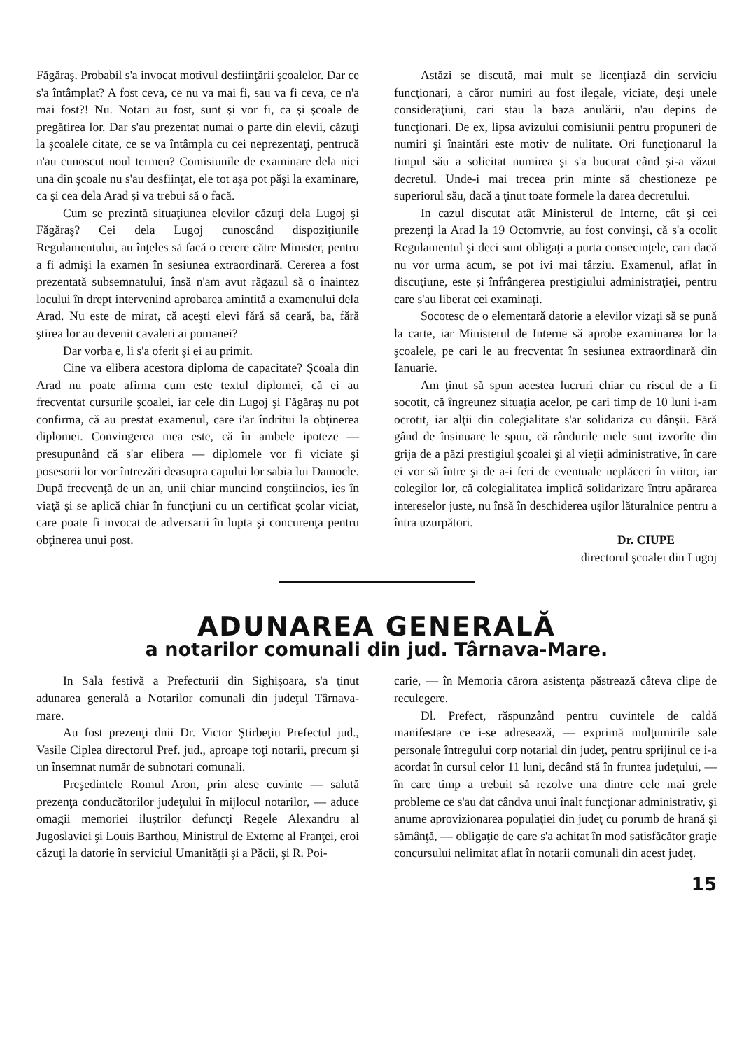Făgăraş. Probabil s'a invocat motivul desfiinţării şcoalelor. Dar ce s'a întâmplat? A fost ceva, ce nu va mai fi, sau va fi ceva, ce n'a mai fost?! Nu. Notari au fost, sunt şi vor fi, ca şi şcoale de pregătirea lor. Dar s'au prezentat numai o parte din elevii, căzuţi la şcoalele citate, ce se va întâmpla cu cei neprezentaţi, pentrucă n'au cunoscut noul termen? Comisiunile de examinare dela nici una din şcoale nu s'au desfiinţat, ele tot aşa pot păşi la examinare, ca şi cea dela Arad şi va trebui să o facă.
Cum se prezintă situaţiunea elevilor căzuţi dela Lugoj şi Făgăraş? Cei dela Lugoj cunoscând dispoziţiunile Regulamentului, au înţeles să facă o cerere către Minister, pentru a fi admişi la examen în sesiunea extraordinară. Cererea a fost prezentată subsemnatului, însă n'am avut răgazul să o înaintez locului în drept intervenind aprobarea amintită a examenului dela Arad. Nu este de mirat, că aceşti elevi fără să ceară, ba, fără ştirea lor au devenit cavaleri ai pomanei?
Dar vorba e, li s'a oferit şi ei au primit.
Cine va elibera acestora diploma de capacitate? Şcoala din Arad nu poate afirma cum este textul diplomei, că ei au frecventat cursurile şcoalei, iar cele din Lugoj şi Făgăraş nu pot confirma, că au prestat examenul, care i'ar îndritui la obţinerea diplomei. Convingerea mea este, că în ambele ipoteze — presupunând că s'ar elibera — diplomele vor fi viciate şi posesorii lor vor întrezări deasupra capului lor sabia lui Damocle. După frecvenţă de un an, unii chiar muncind conştiincios, ies în viaţă şi se aplică chiar în funcţiuni cu un certificat şcolar viciat, care poate fi invocat de adversarii în lupta şi concurenţa pentru obţinerea unui post.
Astăzi se discută, mai mult se licenţiază din serviciu funcţionari, a căror numiri au fost ilegale, viciate, deşi unele consideraţiuni, cari stau la baza anulării, n'au depins de funcţionari. De ex, lipsa avizului comisiunii pentru propuneri de numiri şi înaintări este motiv de nulitate. Ori funcţionarul la timpul său a solicitat numirea şi s'a bucurat când şi-a văzut decretul. Unde-i mai trecea prin minte să chestioneze pe superiorul său, dacă a ţinut toate formele la darea decretului.
In cazul discutat atât Ministerul de Interne, cât şi cei prezenţi la Arad la 19 Octomvrie, au fost convinşi, că s'a ocolit Regulamentul şi deci sunt obligaţi a purta consecinţele, cari dacă nu vor urma acum, se pot ivi mai târziu. Examenul, aflat în discuţiune, este şi înfrângerea prestigiului administraţiei, pentru care s'au liberat cei examinaţi.
Socotesc de o elementară datorie a elevilor vizaţi să se pună la carte, iar Ministerul de Interne să aprobe examinarea lor la şcoalele, pe cari le au frecventat în sesiunea extraordinară din Ianuarie.
Am ţinut să spun acestea lucruri chiar cu riscul de a fi socotit, că îngreunez situaţia acelor, pe cari timp de 10 luni i-am ocrotit, iar alţii din colegialitate s'ar solidariza cu dânşii. Fără gând de însinuare le spun, că rândurile mele sunt izvorîte din grija de a păzi prestigiul şcoalei şi al vieţii administrative, în care ei vor să între şi de a-i feri de eventuale neplăceri în viitor, iar colegilor lor, că colegialitatea implică solidarizare întru apărarea intereselor juste, nu însă în deschiderea uşilor lăturalnice pentru a întra uzurpători.
Dr. CIUPE
directorul şcoalei din Lugoj
ADUNAREA GENERALĂ
a notarilor comunali din jud. Târnava-Mare.
In Sala festivă a Prefecturii din Sighişoara, s'a ţinut adunarea generală a Notarilor comunali din judeţul Târnava-mare.
Au fost prezenţi dnii Dr. Victor Ştirbeţiu Prefectul jud., Vasile Ciplea directorul Pref. jud., aproape toţi notarii, precum şi un însemnat număr de subnotari comunali.
Preşedintele Romul Aron, prin alese cuvinte — salută prezenţa conducătorilor judeţului în mijlocul notarilor, — aduce omagii memoriei iluştrilor defuncţi Regele Alexandru al Jugoslaviei şi Louis Barthou, Ministrul de Externe al Franţei, eroi căzuţi la datorie în serviciul Umanităţii şi a Păcii, şi R. Poi-
carie, — în Memoria cărora asistenţa păstrează câteva clipe de reculegere.
Dl. Prefect, răspunzând pentru cuvintele de caldă manifestare ce i-se adresează, — exprimă mulţumirile sale personale întregului corp notarial din judeţ, pentru sprijinul ce i-a acordat în cursul celor 11 luni, decând stă în fruntea judeţului, — în care timp a trebuit să rezolve una dintre cele mai grele probleme ce s'au dat cândva unui înalt funcţionar administrativ, şi anume aprovizionarea populaţiei din judeţ cu porumb de hrană şi sămânţă, — obligaţie de care s'a achitat în mod satisfăcător graţie concursului nelimitat aflat în notarii comunali din acest judeţ.
15